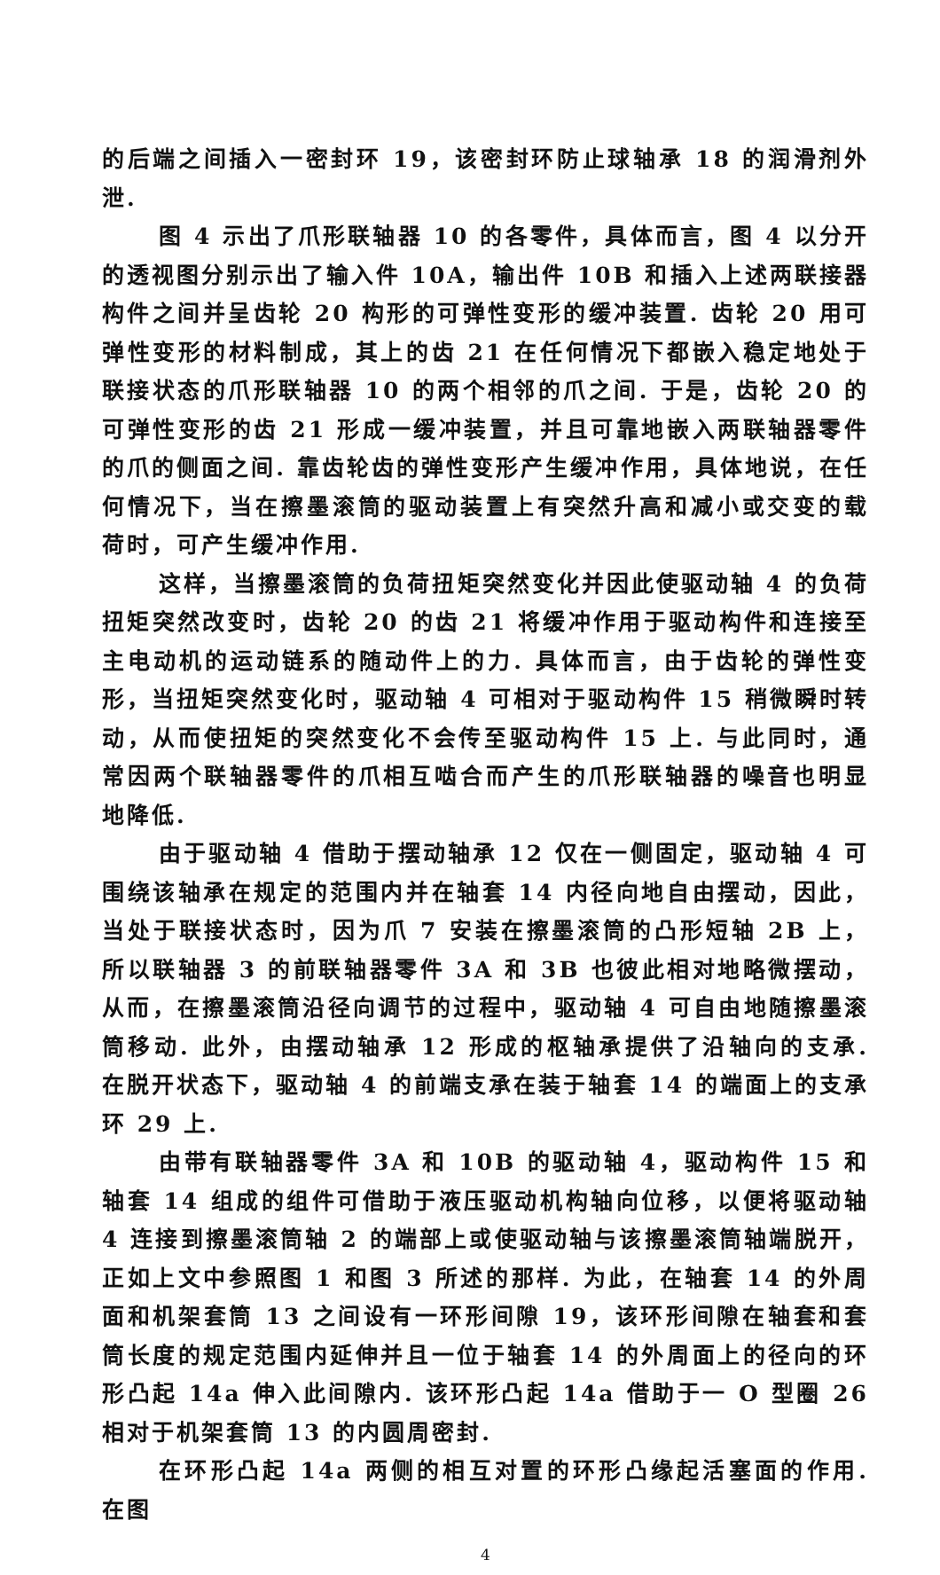的后端之间插入一密封环 19，该密封环防止球轴承 18 的润滑剂外泄.
图 4 示出了爪形联轴器 10 的各零件，具体而言，图 4 以分开的透视图分别示出了输入件 10A，输出件 10B 和插入上述两联接器构件之间并呈齿轮 20 构形的可弹性变形的缓冲装置. 齿轮 20 用可弹性变形的材料制成，其上的齿 21 在任何情况下都嵌入稳定地处于联接状态的爪形联轴器 10 的两个相邻的爪之间. 于是，齿轮 20 的可弹性变形的齿 21 形成一缓冲装置，并且可靠地嵌入两联轴器零件的爪的侧面之间. 靠齿轮齿的弹性变形产生缓冲作用，具体地说，在任何情况下，当在擦墨滚筒的驱动装置上有突然升高和减小或交变的载荷时，可产生缓冲作用.
这样，当擦墨滚筒的负荷扭矩突然变化并因此使驱动轴 4 的负荷扭矩突然改变时，齿轮 20 的齿 21 将缓冲作用于驱动构件和连接至主电动机的运动链系的随动件上的力. 具体而言，由于齿轮的弹性变形，当扭矩突然变化时，驱动轴 4 可相对于驱动构件 15 稍微瞬时转动，从而使扭矩的突然变化不会传至驱动构件 15 上. 与此同时，通常因两个联轴器零件的爪相互啮合而产生的爪形联轴器的噪音也明显地降低.
由于驱动轴 4 借助于摆动轴承 12 仅在一侧固定，驱动轴 4 可围绕该轴承在规定的范围内并在轴套 14 内径向地自由摆动，因此，当处于联接状态时，因为爪 7 安装在擦墨滚筒的凸形短轴 2B 上，所以联轴器 3 的前联轴器零件 3A 和 3B 也彼此相对地略微摆动，从而，在擦墨滚筒沿径向调节的过程中，驱动轴 4 可自由地随擦墨滚筒移动. 此外，由摆动轴承 12 形成的枢轴承提供了沿轴向的支承. 在脱开状态下，驱动轴 4 的前端支承在装于轴套 14 的端面上的支承环 29 上.
由带有联轴器零件 3A 和 10B 的驱动轴 4，驱动构件 15 和轴套 14 组成的组件可借助于液压驱动机构轴向位移，以便将驱动轴 4 连接到擦墨滚筒轴 2 的端部上或使驱动轴与该擦墨滚筒轴端脱开，正如上文中参照图 1 和图 3 所述的那样. 为此，在轴套 14 的外周面和机架套筒 13 之间设有一环形间隙 19，该环形间隙在轴套和套筒长度的规定范围内延伸并且一位于轴套 14 的外周面上的径向的环形凸起 14a 伸入此间隙内. 该环形凸起 14a 借助于一 O 型圈 26 相对于机架套筒 13 的内圆周密封.
在环形凸起 14a 两侧的相互对置的环形凸缘起活塞面的作用. 在图
4